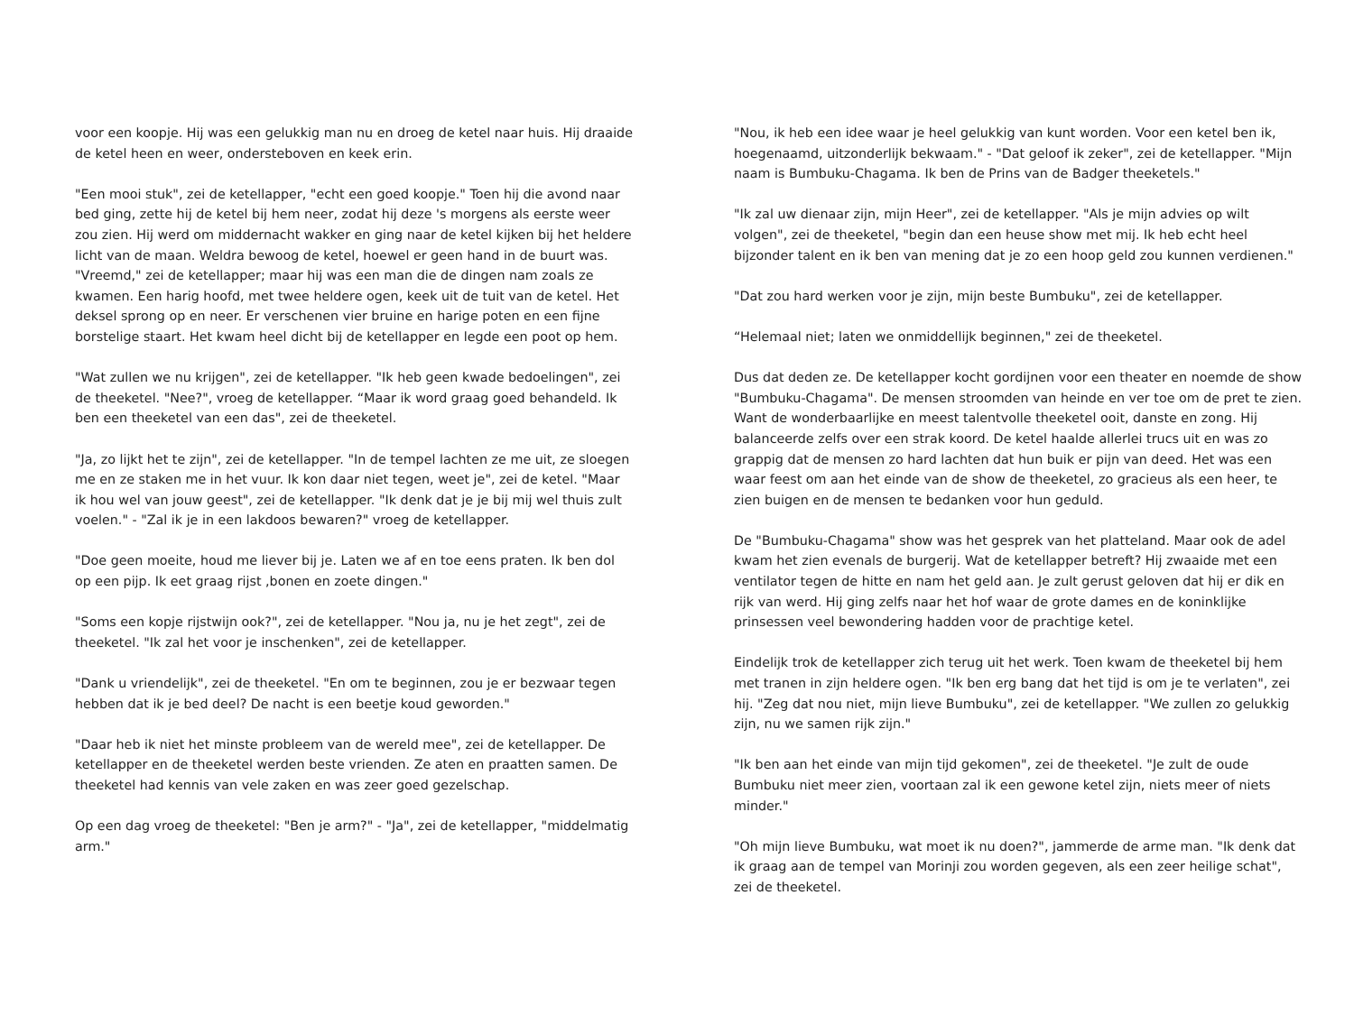voor een koopje. Hij was een gelukkig man nu en droeg de ketel naar huis. Hij draaide de ketel heen en weer, ondersteboven en keek erin.
"Een mooi stuk", zei de ketellapper, "echt een goed koopje." Toen hij die avond naar bed ging, zette hij de ketel bij hem neer, zodat hij deze 's morgens als eerste weer zou zien. Hij werd om middernacht wakker en ging naar de ketel kijken bij het heldere licht van de maan. Weldra bewoog de ketel, hoewel er geen hand in de buurt was. "Vreemd," zei de ketellapper; maar hij was een man die de dingen nam zoals ze kwamen. Een harig hoofd, met twee heldere ogen, keek uit de tuit van de ketel. Het deksel sprong op en neer. Er verschenen vier bruine en harige poten en een fijne borstelige staart. Het kwam heel dicht bij de ketellapper en legde een poot op hem.
"Wat zullen we nu krijgen", zei de ketellapper. "Ik heb geen kwade bedoelingen", zei de theeketel. "Nee?", vroeg de ketellapper. “Maar ik word graag goed behandeld. Ik ben een theeketel van een das", zei de theeketel.
"Ja, zo lijkt het te zijn", zei de ketellapper. "In de tempel lachten ze me uit, ze sloegen me en ze staken me in het vuur. Ik kon daar niet tegen, weet je", zei de ketel. "Maar ik hou wel van jouw geest", zei de ketellapper. "Ik denk dat je je bij mij wel thuis zult voelen." - "Zal ik je in een lakdoos bewaren?" vroeg de ketellapper.
"Doe geen moeite, houd me liever bij je. Laten we af en toe eens praten. Ik ben dol op een pijp. Ik eet graag rijst ,bonen en zoete dingen."
"Soms een kopje rijstwijn ook?", zei de ketellapper. "Nou ja, nu je het zegt", zei de theeketel. "Ik zal het voor je inschenken", zei de ketellapper.
"Dank u vriendelijk", zei de theeketel. "En om te beginnen, zou je er bezwaar tegen hebben dat ik je bed deel? De nacht is een beetje koud geworden."
"Daar heb ik niet het minste probleem van de wereld mee", zei de ketellapper. De ketellapper en de theeketel werden beste vrienden. Ze aten en praatten samen. De theeketel had kennis van vele zaken en was zeer goed gezelschap.
Op een dag vroeg de theeketel: "Ben je arm?" - "Ja", zei de ketellapper, "middelmatig arm."
"Nou, ik heb een idee waar je heel gelukkig van kunt worden. Voor een ketel ben ik, hoegenaamd, uitzonderlijk bekwaam." - "Dat geloof ik zeker", zei de ketellapper. "Mijn naam is Bumbuku-Chagama. Ik ben de Prins van de Badger theeketels."
"Ik zal uw dienaar zijn, mijn Heer", zei de ketellapper. "Als je mijn advies op wilt volgen", zei de theeketel, "begin dan een heuse show met mij. Ik heb echt heel bijzonder talent en ik ben van mening dat je zo een hoop geld zou kunnen verdienen."
"Dat zou hard werken voor je zijn, mijn beste Bumbuku", zei de ketellapper.
“Helemaal niet; laten we onmiddellijk beginnen," zei de theeketel.
Dus dat deden ze. De ketellapper kocht gordijnen voor een theater en noemde de show "Bumbuku-Chagama". De mensen stroomden van heinde en ver toe om de pret te zien. Want de wonderbaarlijke en meest talentvolle theeketel ooit, danste en zong. Hij balanceerde zelfs over een strak koord. De ketel haalde allerlei trucs uit en was zo grappig dat de mensen zo hard lachten dat hun buik er pijn van deed. Het was een waar feest om aan het einde van de show de theeketel, zo gracieus als een heer, te zien buigen en de mensen te bedanken voor hun geduld.
De "Bumbuku-Chagama" show was het gesprek van het platteland. Maar ook de adel kwam het zien evenals de burgerij. Wat de ketellapper betreft? Hij zwaaide met een ventilator tegen de hitte en nam het geld aan. Je zult gerust geloven dat hij er dik en rijk van werd. Hij ging zelfs naar het hof waar de grote dames en de koninklijke prinsessen veel bewondering hadden voor de prachtige ketel.
Eindelijk trok de ketellapper zich terug uit het werk. Toen kwam de theeketel bij hem met tranen in zijn heldere ogen. "Ik ben erg bang dat het tijd is om je te verlaten", zei hij. "Zeg dat nou niet, mijn lieve Bumbuku", zei de ketellapper. "We zullen zo gelukkig zijn, nu we samen rijk zijn."
"Ik ben aan het einde van mijn tijd gekomen", zei de theeketel. "Je zult de oude Bumbuku niet meer zien, voortaan zal ik een gewone ketel zijn, niets meer of niets minder."
"Oh mijn lieve Bumbuku, wat moet ik nu doen?", jammerde de arme man. "Ik denk dat ik graag aan de tempel van Morinji zou worden gegeven, als een zeer heilige schat", zei de theeketel.